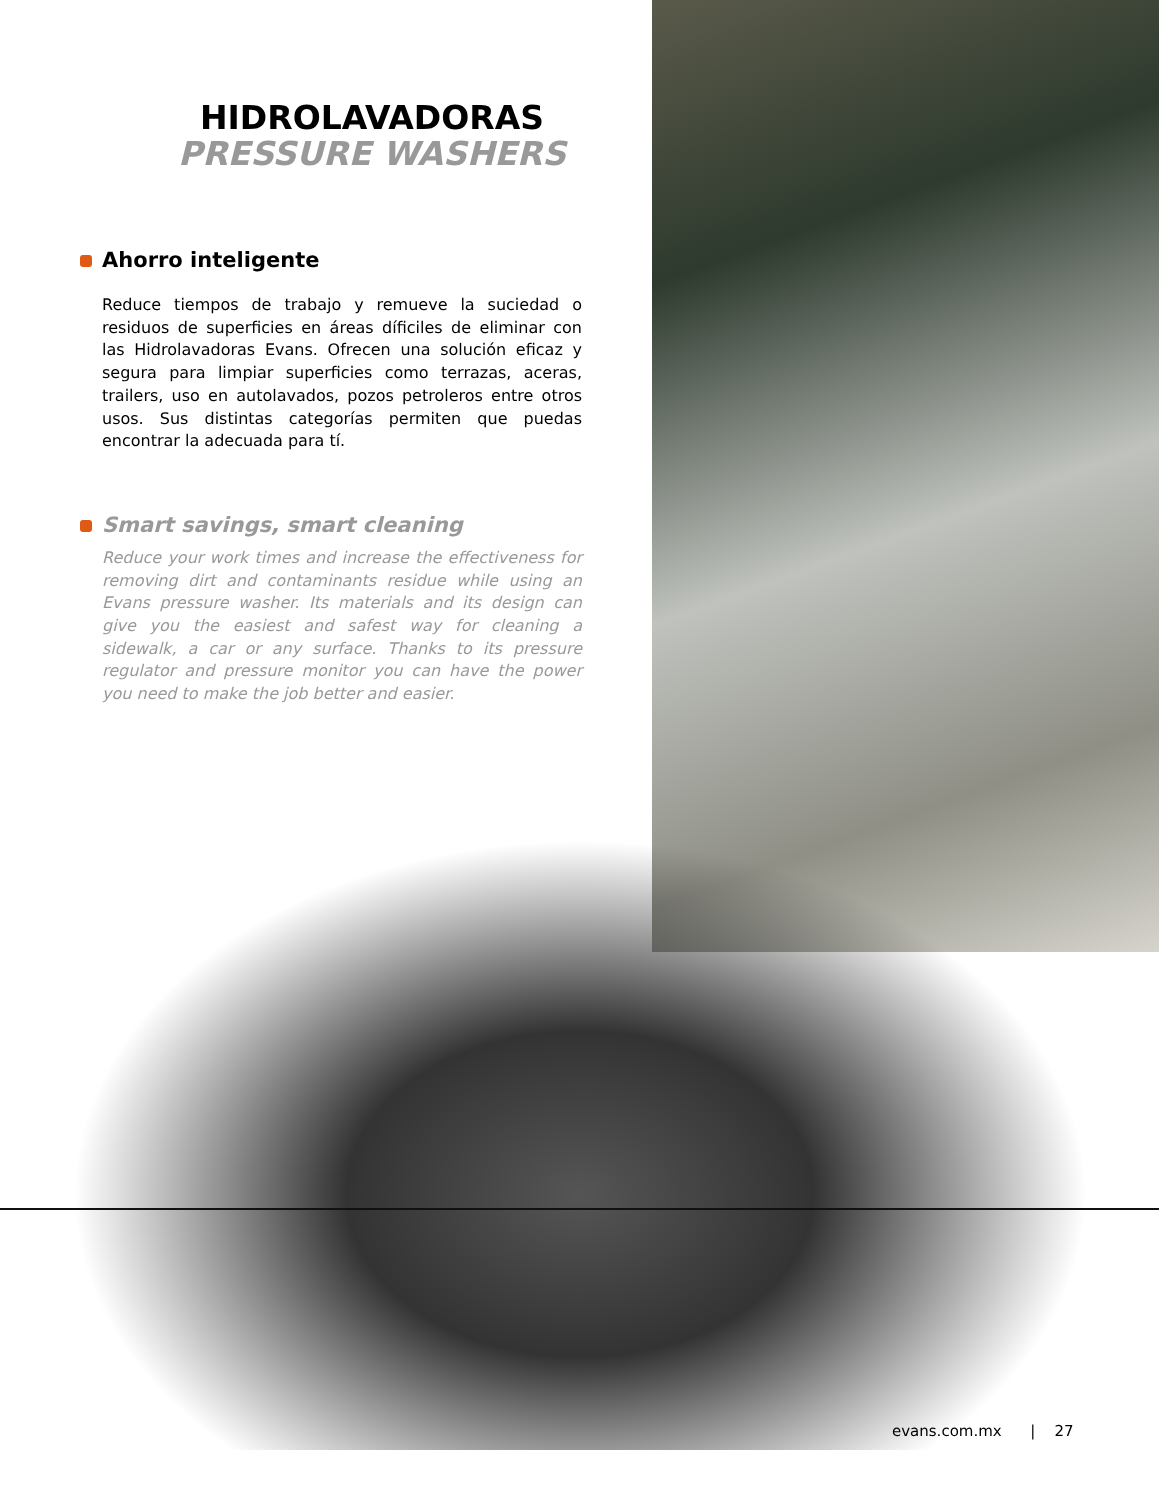HIDROLAVADORAS
PRESSURE WASHERS
Ahorro inteligente
Reduce tiempos de trabajo y remueve la suciedad o residuos de superficies en áreas díficiles de eliminar con las Hidrolavadoras Evans. Ofrecen una solución eficaz y segura para limpiar superficies como terrazas, aceras, trailers, uso en autolavados, pozos petroleros entre otros usos. Sus distintas categorías permiten que puedas encontrar la adecuada para tí.
Smart savings, smart cleaning
Reduce your work times and increase the effectiveness for removing dirt and contaminants residue while using an Evans pressure washer. Its materials and its design can give you the easiest and safest way for cleaning a sidewalk, a car or any surface. Thanks to its pressure regulator and pressure monitor you can have the power you need to make the job better and easier.
evans.com.mx | 27